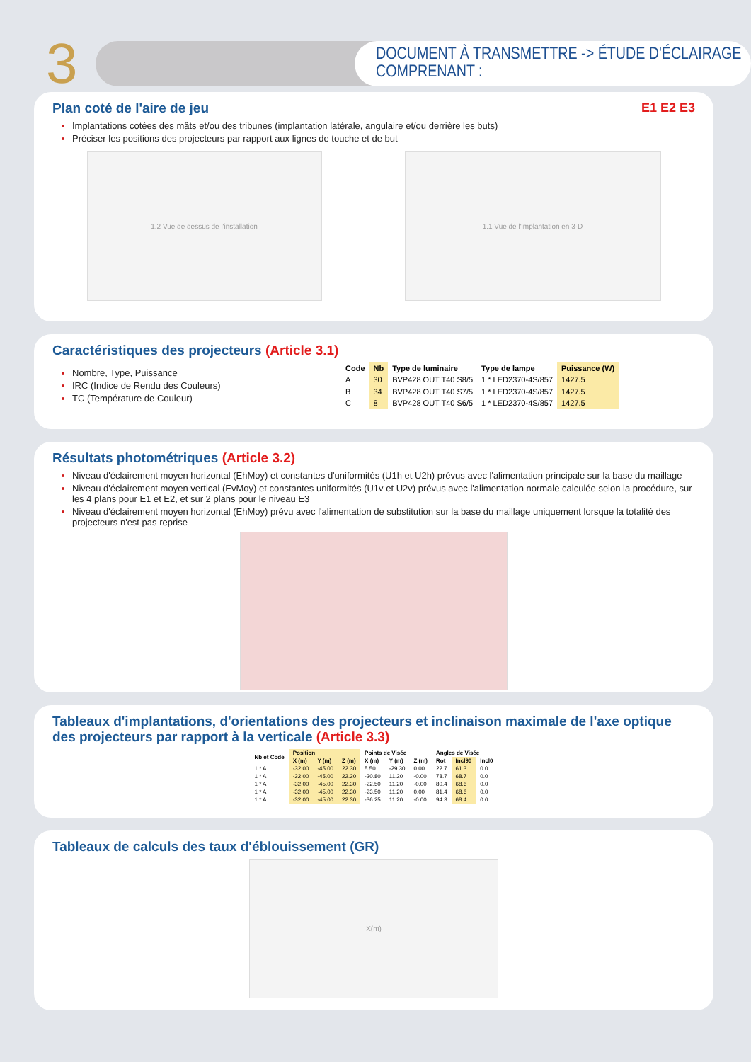3
DOCUMENT À TRANSMETTRE -> ÉTUDE D'ÉCLAIRAGE COMPRENANT :
Plan coté de l'aire de jeu E1 E2 E3
Implantations cotées des mâts et/ou des tribunes (implantation latérale, angulaire et/ou derrière les buts)
Préciser les positions des projecteurs par rapport aux lignes de touche et de but
1.2 Vue de dessus de l'installation 1.1 Vue de l'implantation en 3-D
Caractéristiques des projecteurs (Article 3.1)
Nombre, Type, Puissance
IRC (Indice de Rendu des Couleurs)
TC (Température de Couleur)
| Code | Nb | Type de luminaire | Type de lampe | Puissance (W) |
| --- | --- | --- | --- | --- |
| A | 30 | BVP428 OUT T40 S8/5 | 1 * LED2370-4S/857 | 1427.5 |
| B | 34 | BVP428 OUT T40 S7/5 | 1 * LED2370-4S/857 | 1427.5 |
| C | 8 | BVP428 OUT T40 S6/5 | 1 * LED2370-4S/857 | 1427.5 |
Résultats photométriques (Article 3.2)
Niveau d'éclairement moyen horizontal (EhMoy) et constantes d'uniformités (U1h et U2h) prévus avec l'alimentation principale sur la base du maillage
Niveau d'éclairement moyen vertical (EvMoy) et constantes uniformités (U1v et U2v) prévus avec l'alimentation normale calculée selon la procédure, sur les 4 plans pour E1 et E2, et sur 2 plans pour le niveau E3
Niveau d'éclairement moyen horizontal (EhMoy) prévu avec l'alimentation de substitution sur la base du maillage uniquement lorsque la totalité des projecteurs n'est pas reprise
Tableaux d'implantations, d'orientations des projecteurs et inclinaison maximale de l'axe optique des projecteurs par rapport à la verticale (Article 3.3)
| Nb et Code | Position | | | Points de Visée | | | Angles de Visée | | |
| --- | --- | --- | --- | --- | --- | --- | --- | --- | --- |
| | X (m) | Y (m) | Z (m) | X (m) | Y (m) | Z (m) | Rot | Incl90 | Incl0 |
| 1 * A | -32.00 | -45.00 | 22.30 | 5.50 | -29.30 | 0.00 | 22.7 | 61.3 | 0.0 |
| 1 * A | -32.00 | -45.00 | 22.30 | -20.80 | 11.20 | -0.00 | 78.7 | 68.7 | 0.0 |
| 1 * A | -32.00 | -45.00 | 22.30 | -22.50 | 11.20 | -0.00 | 80.4 | 68.6 | 0.0 |
| 1 * A | -32.00 | -45.00 | 22.30 | -23.50 | 11.20 | 0.00 | 81.4 | 68.6 | 0.0 |
| 1 * A | -32.00 | -45.00 | 22.30 | -36.25 | 11.20 | -0.00 | 94.3 | 68.4 | 0.0 |
Tableaux de calculs des taux d'éblouissement (GR)
X(m)